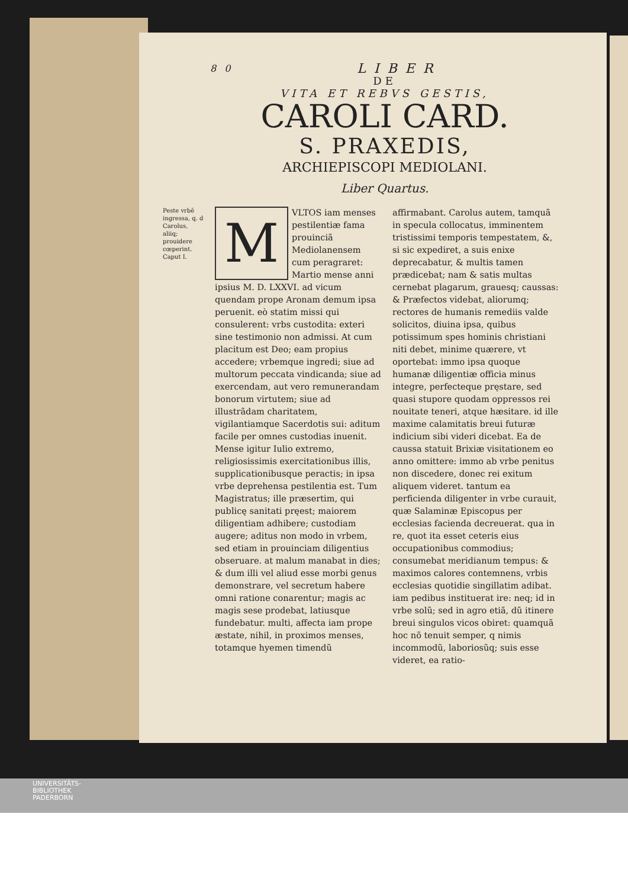80 LIBER
DE
VITA ET REBVS GESTIS,
CAROLI CARD.
S. PRAXEDIS,
ARCHIEPISCOPI MEDIOLANI.
Liber Quartus.
Peste vrbē ingressa, q. d Carolus, aliiq; prouidere cœperint. Caput I.
M
VLTOS iam menses pestilentiæ fama prouinciã Mediolanensem cum peragraret: Martio mense anni ipsius M. D. LXXVI. ad vicum quendam prope Aronam demum ipsa peruenit. eò statim missi qui consulerent: vrbs custodita: exteri sine testimonio non admissi. At cum placitum est Deo; eam propius accedere; vrbemque ingredi; siue ad multorum peccata vindicanda; siue ad exercendam, aut vero remunerandam bonorum virtutem; siue ad illustrãdam charitatem, vigilantiamque Sacerdotis sui: aditum facile per omnes custodias inuenit. Mense igitur Iulio extremo, religiosissimis exercitationibus illis, supplicationibusque peractis; in ipsa vrbe deprehensa pestilentia est. Tum Magistratus; ille præsertim, qui publicę sanitati pręest; maiorem diligentiam adhibere; custodiam augere; aditus non modo in vrbem, sed etiam in prouinciam diligentius obseruare. at malum manabat in dies; & dum illi vel aliud esse morbi genus demonstrare, vel secretum habere omni ratione conarentur; magis ac magis sese prodebat, latiusque fundebatur. multi, affecta iam prope æstate, nihil, in proximos menses, totamque hyemen timendũ
affirmabant. Carolus autem, tamquã in specula collocatus, imminentem tristissimi temporis tempestatem, &, si sic expediret, a suis enixe deprecabatur, & multis tamen prædicebat; nam & satis multas cernebat plagarum, grauesq; caussas: & Præfectos videbat, aliorumq; rectores de humanis remediis valde solicitos, diuina ipsa, quibus potissimum spes hominis christiani niti debet, minime quærere, vt oportebat: immo ipsa quoque humanæ diligentiæ officia minus integre, perfecteque pręstare, sed quasi stupore quodam oppressos rei nouitate teneri, atque hæsitare. id ille maxime calamitatis breui futuræ indicium sibi videri dicebat. Ea de caussa statuit Brixiæ visitationem eo anno omittere: immo ab vrbe penitus non discedere, donec rei exitum aliquem videret. tantum ea perficienda diligenter in vrbe curauit, quæ Salaminæ Episcopus per ecclesias facienda decreuerat. qua in re, quot ita esset ceteris eius occupationibus commodius; consumebat meridianum tempus: & maximos calores contemnens, vrbis ecclesias quotidie singillatim adibat. iam pedibus instituerat ire: neq; id in vrbe solũ; sed in agro etiã, dũ itinere breui singulos vicos obiret: quamquã hoc nõ tenuit semper, q nimis incommodũ, laboriosũq; suis esse videret, ea ratio-
UNIVERSITÄTS-
BIBLIOTHEK
PADERBORN